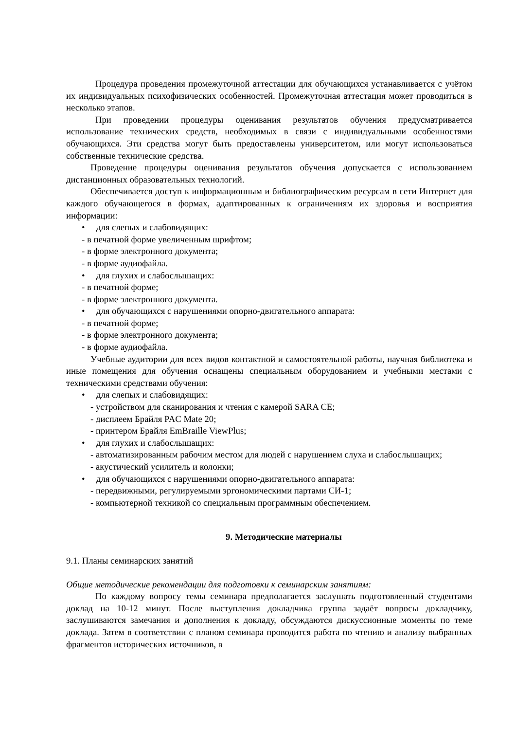Процедура проведения промежуточной аттестации для обучающихся устанавливается с учётом их индивидуальных психофизических особенностей. Промежуточная аттестация может проводиться в несколько этапов.
При проведении процедуры оценивания результатов обучения предусматривается использование технических средств, необходимых в связи с индивидуальными особенностями обучающихся. Эти средства могут быть предоставлены университетом, или могут использоваться собственные технические средства.
Проведение процедуры оценивания результатов обучения допускается с использованием дистанционных образовательных технологий.
Обеспечивается доступ к информационным и библиографическим ресурсам в сети Интернет для каждого обучающегося в формах, адаптированных к ограничениям их здоровья и восприятия информации:
• для слепых и слабовидящих:
- в печатной форме увеличенным шрифтом;
- в форме электронного документа;
- в форме аудиофайла.
• для глухих и слабослышащих:
- в печатной форме;
- в форме электронного документа.
• для обучающихся с нарушениями опорно-двигательного аппарата:
- в печатной форме;
- в форме электронного документа;
- в форме аудиофайла.
Учебные аудитории для всех видов контактной и самостоятельной работы, научная библиотека и иные помещения для обучения оснащены специальным оборудованием и учебными местами с техническими средствами обучения:
• для слепых и слабовидящих:
- устройством для сканирования и чтения с камерой SARA CE;
- дисплеем Брайля PAC Mate 20;
- принтером Брайля EmBraille ViewPlus;
• для глухих и слабослышащих:
- автоматизированным рабочим местом для людей с нарушением слуха и слабослышащих;
- акустический усилитель и колонки;
• для обучающихся с нарушениями опорно-двигательного аппарата:
- передвижными, регулируемыми эргономическими партами СИ-1;
- компьютерной техникой со специальным программным обеспечением.
9. Методические материалы
9.1. Планы семинарских занятий
Общие методические рекомендации для подготовки к семинарским занятиям:
По каждому вопросу темы семинара предполагается заслушать подготовленный студентами доклад на 10-12 минут. После выступления докладчика группа задаёт вопросы докладчику, заслушиваются замечания и дополнения к докладу, обсуждаются дискуссионные моменты по теме доклада. Затем в соответствии с планом семинара проводится работа по чтению и анализу выбранных фрагментов исторических источников, в